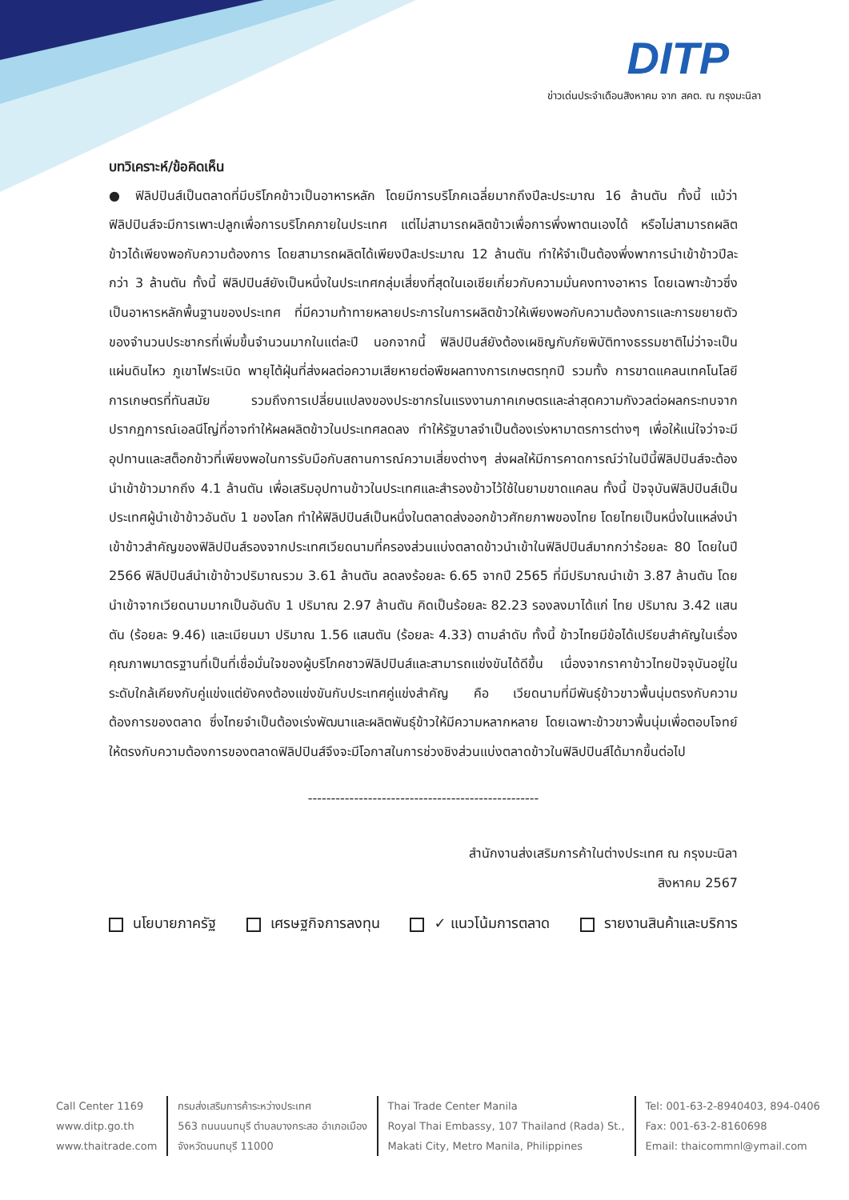DITP
ข่าวเด่นประจำเดือนสิงหาคม จาก สคต. ณ กรุงมะนิลา
บทวิเคราะห์/ข้อคิดเห็น
● ฟิลิปปินส์เป็นตลาดที่มีบริโภคข้าวเป็นอาหารหลัก โดยมีการบริโภคเฉลี่ยมากถึงปีละประมาณ 16 ล้านตัน ทั้งนี้ แม้ว่าฟิลิปปินส์จะมีการเพาะปลูกเพื่อการบริโภคภายในประเทศ แต่ไม่สามารถผลิตข้าวเพื่อการพึ่งพาตนเองได้ หรือไม่สามารถผลิตข้าวได้เพียงพอกับความต้องการ โดยสามารถผลิตได้เพียงปีละประมาณ 12 ล้านตัน ทำให้จำเป็นต้องพึ่งพาการนำเข้าข้าวปีละกว่า 3 ล้านตัน ทั้งนี้ ฟิลิปปินส์ยังเป็นหนึ่งในประเทศกลุ่มเสี่ยงที่สุดในเอเชียเกี่ยวกับความมั่นคงทางอาหาร โดยเฉพาะข้าวซึ่งเป็นอาหารหลักพื้นฐานของประเทศ ที่มีความท้าทายหลายประการในการผลิตข้าวให้เพียงพอกับความต้องการและการขยายตัวของจำนวนประชากรที่เพิ่มขึ้นจำนวนมากในแต่ละปี นอกจากนี้ ฟิลิปปินส์ยังต้องเผชิญกับภัยพิบัติทางธรรมชาติไม่ว่าจะเป็นแผ่นดินไหว ภูเขาไฟระเบิด พายุไต้ฝุ่นที่ส่งผลต่อความเสียหายต่อพืชผลทางการเกษตรทุกปี รวมทั้ง การขาดแคลนเทคโนโลยีการเกษตรที่ทันสมัย รวมถึงการเปลี่ยนแปลงของประชากรในแรงงานภาคเกษตรและล่าสุดความกังวลต่อผลกระทบจากปรากฏการณ์เอลนีโญ่ที่อาจทำให้ผลผลิตข้าวในประเทศลดลง ทำให้รัฐบาลจำเป็นต้องเร่งหามาตรการต่างๆ เพื่อให้แน่ใจว่าจะมีอุปทานและสต็อกข้าวที่เพียงพอในการรับมือกับสถานการณ์ความเสี่ยงต่างๆ ส่งผลให้มีการคาดการณ์ว่าในปีนี้ฟิลิปปินส์จะต้องนำเข้าข้าวมากถึง 4.1 ล้านตัน เพื่อเสริมอุปทานข้าวในประเทศและสำรองข้าวไว้ใช้ในยามขาดแคลน ทั้งนี้ ปัจจุบันฟิลิปปินส์เป็นประเทศผู้นำเข้าข้าวอันดับ 1 ของโลก ทำให้ฟิลิปปินส์เป็นหนึ่งในตลาดส่งออกข้าวศักยภาพของไทย โดยไทยเป็นหนึ่งในแหล่งนำเข้าข้าวสำคัญของฟิลิปปินส์รองจากประเทศเวียดนามที่ครองส่วนแบ่งตลาดข้าวนำเข้าในฟิลิปปินส์มากกว่าร้อยละ 80 โดยในปี 2566 ฟิลิปปินส์นำเข้าข้าวปริมาณรวม 3.61 ล้านตัน ลดลงร้อยละ 6.65 จากปี 2565 ที่มีปริมาณนำเข้า 3.87 ล้านตัน โดยนำเข้าจากเวียดนามมากเป็นอันดับ 1 ปริมาณ 2.97 ล้านตัน คิดเป็นร้อยละ 82.23 รองลงมาได้แก่ ไทย ปริมาณ 3.42 แสนตัน (ร้อยละ 9.46) และเมียนมา ปริมาณ 1.56 แสนตัน (ร้อยละ 4.33) ตามลำดับ ทั้งนี้ ข้าวไทยมีข้อได้เปรียบสำคัญในเรื่องคุณภาพมาตรฐานที่เป็นที่เชื่อมั่นใจของผู้บริโภคชาวฟิลิปปินส์และสามารถแข่งขันได้ดีขึ้น เนื่องจากราคาข้าวไทยปัจจุบันอยู่ในระดับใกล้เคียงกับคู่แข่งแต่ยังคงต้องแข่งขันกับประเทศคู่แข่งสำคัญ คือ เวียดนามที่มีพันธุ์ข้าวขาวพื้นนุ่มตรงกับความต้องการของตลาด ซึ่งไทยจำเป็นต้องเร่งพัฒนาและผลิตพันธุ์ข้าวให้มีความหลากหลาย โดยเฉพาะข้าวขาวพื้นนุ่มเพื่อตอบโจทย์ให้ตรงกับความต้องการของตลาดฟิลิปปินส์จึงจะมีโอกาสในการช่วงชิงส่วนแบ่งตลาดข้าวในฟิลิปปินส์ได้มากขึ้นต่อไป
--------------------------------------------------
สำนักงานส่งเสริมการค้าในต่างประเทศ ณ กรุงมะนิลา
สิงหาคม 2567
นโยบายภาครัฐ เศรษฐกิจการลงทุน ✓ แนวโน้มการตลาด รายงานสินค้าและบริการ
Call Center 1169
www.ditp.go.th
www.thaitrade.com
กรมส่งเสริมการค้าระหว่างประเทศ
563 ถนนนนทบุรี ตำบลบางกระสอ อำเภอเมือง
จังหวัดนนทบุรี 11000
Thai Trade Center Manila
Royal Thai Embassy, 107 Thailand (Rada) St.,
Makati City, Metro Manila, Philippines
Tel: 001-63-2-8940403, 894-0406
Fax: 001-63-2-8160698
Email: thaicommnl@ymail.com